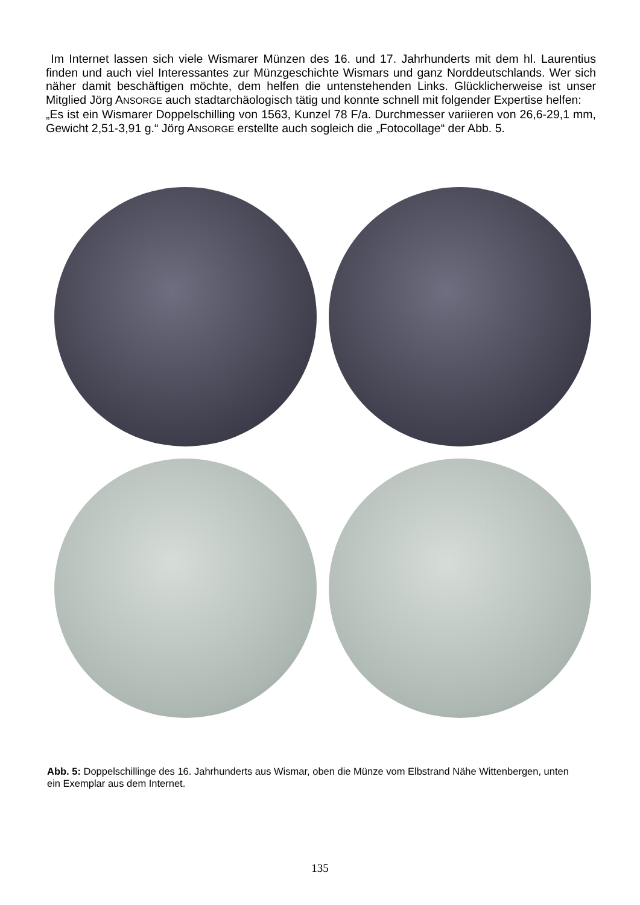Im Internet lassen sich viele Wismarer Münzen des 16. und 17. Jahrhunderts mit dem hl. Laurentius finden und auch viel Interessantes zur Münzgeschichte Wismars und ganz Norddeutschlands. Wer sich näher damit beschäftigen möchte, dem helfen die untenstehenden Links. Glücklicherweise ist unser Mitglied Jörg ANSORGE auch stadtarchäologisch tätig und konnte schnell mit folgender Expertise helfen:
„Es ist ein Wismarer Doppelschilling von 1563, Kunzel 78 F/a. Durchmesser variieren von 26,6-29,1 mm, Gewicht 2,51-3,91 g.“ Jörg ANSORGE erstellte auch sogleich die „Fotocollage“ der Abb. 5.
Abb. 5: Doppelschillinge des 16. Jahrhunderts aus Wismar, oben die Münze vom Elbstrand Nähe Wittenbergen, unten ein Exemplar aus dem Internet.
135